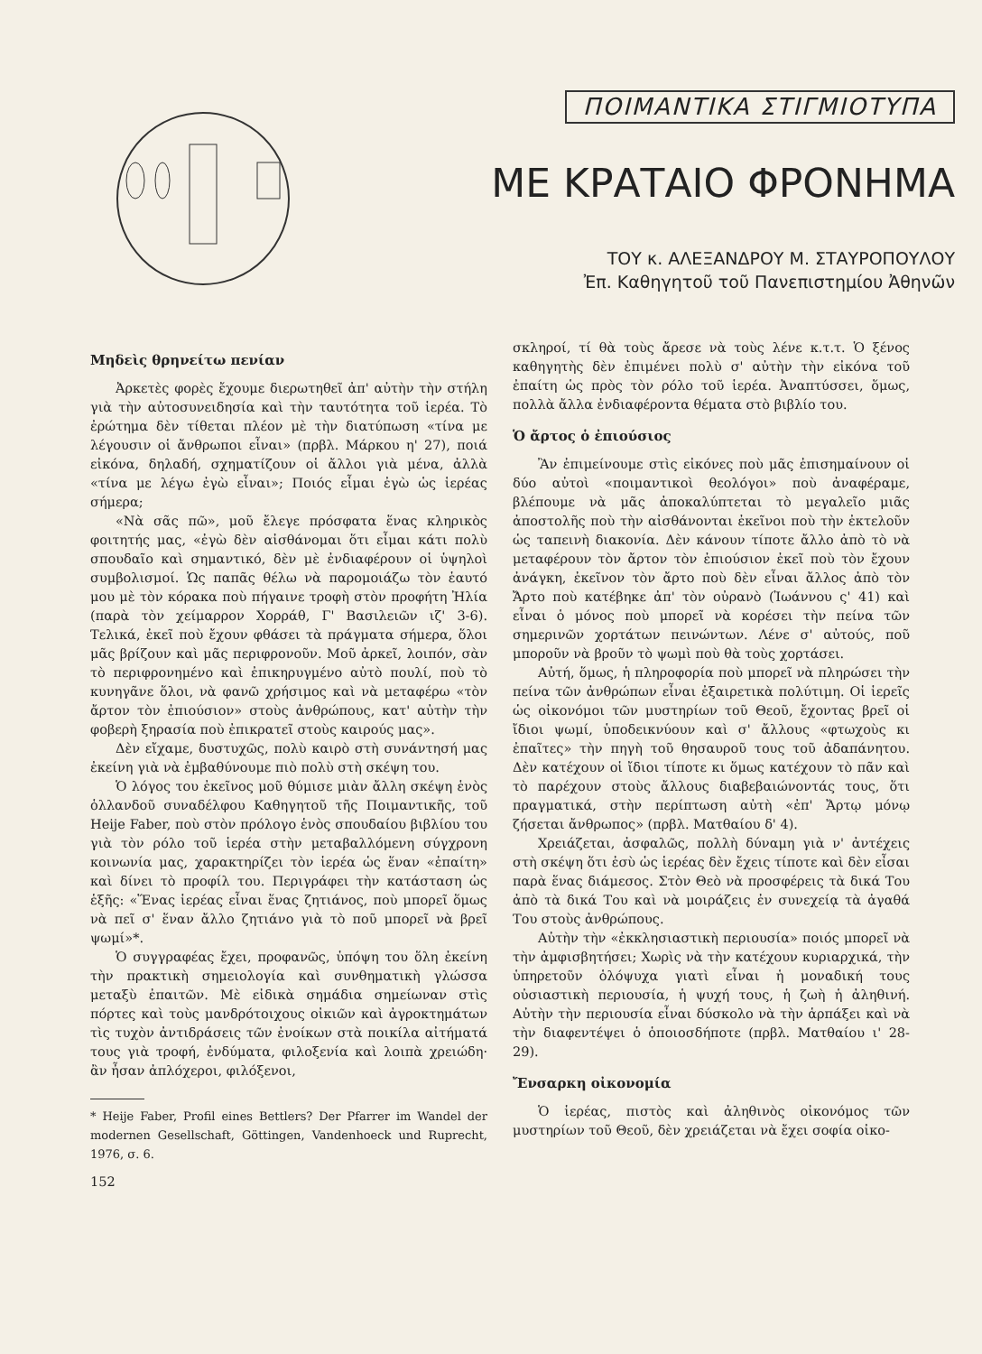ΠΟΙΜΑΝΤΙΚΑ ΣΤΙΓΜΙΟΤΥΠΑ
ΜΕ ΚΡΑΤΑΙΟ ΦΡΟΝΗΜΑ
ΤΟΥ κ. ΑΛΕΞΑΝΔΡΟΥ Μ. ΣΤΑΥΡΟΠΟΥΛΟΥ
Ἐπ. Καθηγητοῦ τοῦ Πανεπιστημίου Ἀθηνῶν
Μηδεὶς θρηνείτω πενίαν
Ἀρκετὲς φορὲς ἔχουμε διερωτηθεῖ ἀπ' αὐτὴν τὴν στήλη γιὰ τὴν αὐτοσυνειδησία καὶ τὴν ταυτότητα τοῦ ἱερέα. Τὸ ἐρώτημα δὲν τίθεται πλέον μὲ τὴν διατύπωση «τίνα με λέγουσιν οἱ ἄνθρωποι εἶναι» (πρβλ. Μάρκου η' 27), ποιά εἰκόνα, δηλαδή, σχηματίζουν οἱ ἄλλοι γιὰ μένα, ἀλλὰ «τίνα με λέγω ἐγὼ εἶναι»; Ποιός εἶμαι ἐγὼ ὡς ἱερέας σήμερα;
«Νὰ σᾶς πῶ», μοῦ ἔλεγε πρόσφατα ἕνας κληρικὸς φοιτητής μας, «ἐγὼ δὲν αἰσθάνομαι ὅτι εἶμαι κάτι πολὺ σπουδαῖο καὶ σημαντικό, δὲν μὲ ἐνδιαφέρουν οἱ ὑψηλοὶ συμβολισμοί. Ὡς παπᾶς θέλω νὰ παρομοιάζω τὸν ἑαυτό μου μὲ τὸν κόρακα ποὺ πήγαινε τροφὴ στὸν προφήτη Ἠλία (παρὰ τὸν χείμαρρον Χορράθ, Γ' Βασιλειῶν ιζ' 3-6). Τελικά, ἐκεῖ ποὺ ἔχουν φθάσει τὰ πράγματα σήμερα, ὅλοι μᾶς βρίζουν καὶ μᾶς περιφρονοῦν. Μοῦ ἀρκεῖ, λοιπόν, σὰν τὸ περιφρονημένο καὶ ἐπικηρυγμένο αὐτὸ πουλί, ποὺ τὸ κυνηγᾶνε ὅλοι, νὰ φανῶ χρήσιμος καὶ νὰ μεταφέρω «τὸν ἄρτον τὸν ἐπιούσιον» στοὺς ἀνθρώπους, κατ' αὐτὴν τὴν φοβερὴ ξηρασία ποὺ ἐπικρατεῖ στοὺς καιρούς μας».
Δὲν εἴχαμε, δυστυχῶς, πολὺ καιρὸ στὴ συνάντησή μας ἐκείνη γιὰ νὰ ἐμβαθύνουμε πιὸ πολὺ στὴ σκέψη του.
Ὁ λόγος του ἐκεῖνος μοῦ θύμισε μιὰν ἄλλη σκέψη ἑνὸς ὁλλανδοῦ συναδέλφου Καθηγητοῦ τῆς Ποιμαντικῆς, τοῦ Heije Faber, ποὺ στὸν πρόλογο ἑνὸς σπουδαίου βιβλίου του γιὰ τὸν ρόλο τοῦ ἱερέα στὴν μεταβαλλόμενη σύγχρονη κοινωνία μας, χαρακτηρίζει τὸν ἱερέα ὡς ἕναν «ἐπαίτη» καὶ δίνει τὸ προφίλ του. Περιγράφει τὴν κατάσταση ὡς ἑξῆς: «Ἕνας ἱερέας εἶναι ἕνας ζητιάνος, ποὺ μπορεῖ ὅμως νὰ πεῖ σ' ἕναν ἄλλο ζητιάνο γιὰ τὸ ποῦ μπορεῖ νὰ βρεῖ ψωμί»*.
Ὁ συγγραφέας ἔχει, προφανῶς, ὑπόψη του ὅλη ἐκείνη τὴν πρακτικὴ σημειολογία καὶ συνθηματικὴ γλώσσα μεταξὺ ἐπαιτῶν. Μὲ εἰδικὰ σημάδια σημείωναν στὶς πόρτες καὶ τοὺς μανδρότοιχους οἰκιῶν καὶ ἀγροκτημάτων τὶς τυχὸν ἀντιδράσεις τῶν ἐνοίκων στὰ ποικίλα αἰτήματά τους γιὰ τροφή, ἐνδύματα, φιλοξενία καὶ λοιπὰ χρειώδη· ἂν ἦσαν ἀπλόχεροι, φιλόξενοι,
* Heije Faber, Profil eines Bettlers? Der Pfarrer im Wandel der modernen Gesellschaft, Göttingen, Vandenhoeck und Ruprecht, 1976, σ. 6.
152
σκληροί, τί θὰ τοὺς ἄρεσε νὰ τοὺς λένε κ.τ.τ. Ὁ ξένος καθηγητὴς δὲν ἐπιμένει πολὺ σ' αὐτὴν τὴν εἰκόνα τοῦ ἐπαίτη ὡς πρὸς τὸν ρόλο τοῦ ἱερέα. Ἀναπτύσσει, ὅμως, πολλὰ ἄλλα ἐνδιαφέροντα θέματα στὸ βιβλίο του.
Ὁ ἄρτος ὁ ἐπιούσιος
Ἂν ἐπιμείνουμε στὶς εἰκόνες ποὺ μᾶς ἐπισημαίνουν οἱ δύο αὐτοὶ «ποιμαντικοὶ θεολόγοι» ποὺ ἀναφέραμε, βλέπουμε νὰ μᾶς ἀποκαλύπτεται τὸ μεγαλεῖο μιᾶς ἀποστολῆς ποὺ τὴν αἰσθάνονται ἐκεῖνοι ποὺ τὴν ἐκτελοῦν ὡς ταπεινὴ διακονία. Δὲν κάνουν τίποτε ἄλλο ἀπὸ τὸ νὰ μεταφέρουν τὸν ἄρτον τὸν ἐπιούσιον ἐκεῖ ποὺ τὸν ἔχουν ἀνάγκη, ἐκεῖνον τὸν ἄρτο ποὺ δὲν εἶναι ἄλλος ἀπὸ τὸν Ἄρτο ποὺ κατέβηκε ἀπ' τὸν οὐρανὸ (Ἰωάννου ς' 41) καὶ εἶναι ὁ μόνος ποὺ μπορεῖ νὰ κορέσει τὴν πείνα τῶν σημερινῶν χορτάτων πεινώντων. Λένε σ' αὐτούς, ποῦ μποροῦν νὰ βροῦν τὸ ψωμὶ ποὺ θὰ τοὺς χορτάσει.
Αὐτή, ὅμως, ἡ πληροφορία ποὺ μπορεῖ νὰ πληρώσει τὴν πείνα τῶν ἀνθρώπων εἶναι ἐξαιρετικὰ πολύτιμη. Οἱ ἱερεῖς ὡς οἰκονόμοι τῶν μυστηρίων τοῦ Θεοῦ, ἔχοντας βρεῖ οἱ ἴδιοι ψωμί, ὑποδεικνύουν καὶ σ' ἄλλους «φτωχοὺς κι ἐπαῖτες» τὴν πηγὴ τοῦ θησαυροῦ τους τοῦ ἀδαπάνητου. Δὲν κατέχουν οἱ ἴδιοι τίποτε κι ὅμως κατέχουν τὸ πᾶν καὶ τὸ παρέχουν στοὺς ἄλλους διαβεβαιώνοντάς τους, ὅτι πραγματικά, στὴν περίπτωση αὐτὴ «ἐπ' Ἄρτῳ μόνῳ ζήσεται ἄνθρωπος» (πρβλ. Ματθαίου δ' 4).
Χρειάζεται, ἀσφαλῶς, πολλὴ δύναμη γιὰ ν' ἀντέχεις στὴ σκέψη ὅτι ἐσὺ ὡς ἱερέας δὲν ἔχεις τίποτε καὶ δὲν εἶσαι παρὰ ἕνας διάμεσος. Στὸν Θεὸ νὰ προσφέρεις τὰ δικά Του ἀπὸ τὰ δικά Του καὶ νὰ μοιράζεις ἐν συνεχείᾳ τὰ ἀγαθά Του στοὺς ἀνθρώπους.
Αὐτὴν τὴν «ἐκκλησιαστικὴ περιουσία» ποιός μπορεῖ νὰ τὴν ἀμφισβητήσει; Χωρὶς νὰ τὴν κατέχουν κυριαρχικά, τὴν ὑπηρετοῦν ὁλόψυχα γιατὶ εἶναι ἡ μοναδική τους οὐσιαστικὴ περιουσία, ἡ ψυχή τους, ἡ ζωὴ ἡ ἀληθινή. Αὐτὴν τὴν περιουσία εἶναι δύσκολο νὰ τὴν ἁρπάξει καὶ νὰ τὴν διαφεντέψει ὁ ὁποιοσδήποτε (πρβλ. Ματθαίου ι' 28-29).
Ἔνσαρκη οἰκονομία
Ὁ ἱερέας, πιστὸς καὶ ἀληθινὸς οἰκονόμος τῶν μυστηρίων τοῦ Θεοῦ, δὲν χρειάζεται νὰ ἔχει σοφία οἰκο-